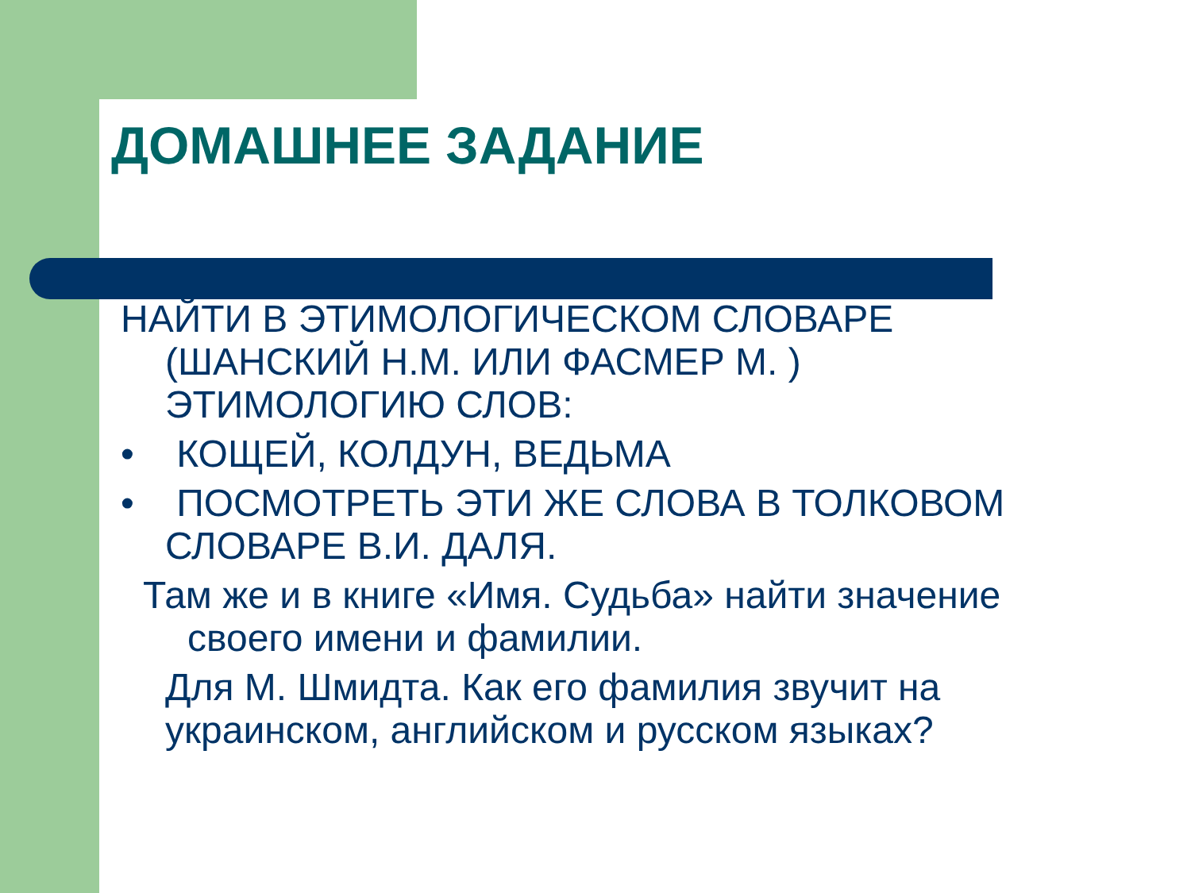ДОМАШНЕЕ ЗАДАНИЕ
НАЙТИ В ЭТИМОЛОГИЧЕСКОМ СЛОВАРЕ (ШАНСКИЙ Н.М. ИЛИ ФАСМЕР М. ) ЭТИМОЛОГИЮ СЛОВ:
• КОЩЕЙ, КОЛДУН, ВЕДЬМА
• ПОСМОТРЕТЬ ЭТИ ЖЕ СЛОВА В ТОЛКОВОМ СЛОВАРЕ В.И. ДАЛЯ.
Там же и в книге «Имя. Судьба» найти значение своего имени и фамилии.
Для М. Шмидта. Как его фамилия звучит на украинском, английском и русском языках?